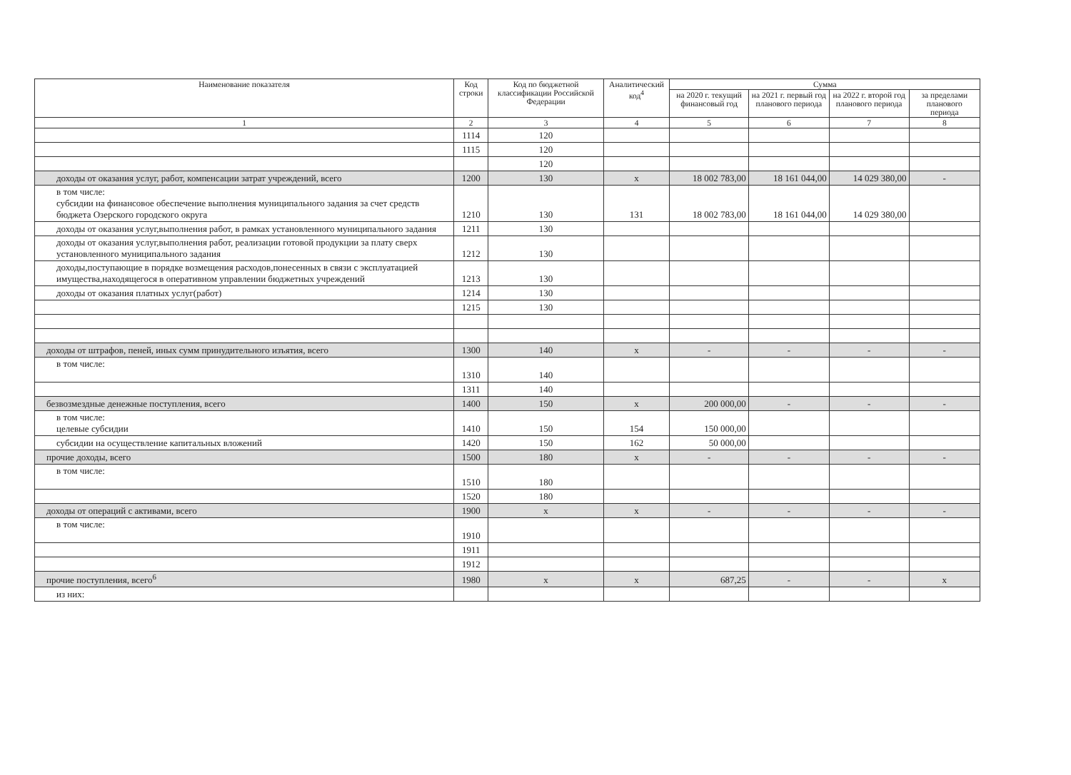| Наименование показателя | Код строки | Код по бюджетной классификации Российской Федерации | Аналитический код<sup>4</sup> | Сумма | | | |
| --- | --- | --- | --- | --- | --- | --- | --- |
| | | | | на 2020 г. текущий финансовый год | на 2021 г. первый год планового периода | на 2022 г. второй год планового периода | за пределами планового периода |
| 1 | 2 | 3 | 4 | 5 | 6 | 7 | 8 |
| | 1114 | 120 | | | | | |
| | 1115 | 120 | | | | | |
| | | 120 | | | | | |
| доходы от оказания услуг, работ, компенсации затрат учреждений, всего | 1200 | 130 | x | 18 002 783,00 | 18 161 044,00 | 14 029 380,00 | - |
| в том числе: субсидии на финансовое обеспечение выполнения муниципального задания за счет средств бюджета Озерского городского округа | 1210 | 130 | 131 | 18 002 783,00 | 18 161 044,00 | 14 029 380,00 | |
| доходы от оказания услуг,выполнения работ, в рамках установленного муниципального задания | 1211 | 130 | | | | | |
| доходы от оказания услуг,выполнения работ, реализации готовой продукции за плату сверх установленного муниципального задания | 1212 | 130 | | | | | |
| доходы,поступающие в порядке возмещения расходов,понесенных в связи с эксплуатацией имущества,находящегося в оперативном управлении бюджетных учреждений | 1213 | 130 | | | | | |
| доходы от оказания платных услуг(работ) | 1214 | 130 | | | | | |
| | 1215 | 130 | | | | | |
| доходы от штрафов, пеней, иных сумм принудительного изъятия, всего | 1300 | 140 | x | - | - | - | - |
| в том числе: | 1310 | 140 | | | | | |
| | 1311 | 140 | | | | | |
| безвозмездные денежные поступления, всего | 1400 | 150 | x | 200 000,00 | - | - | - |
| в том числе: целевые субсидии | 1410 | 150 | 154 | 150 000,00 | | | |
| субсидии на осуществление капитальных вложений | 1420 | 150 | 162 | 50 000,00 | | | |
| прочие доходы, всего | 1500 | 180 | x | - | - | - | - |
| в том числе: | 1510 | 180 | | | | | |
| | 1520 | 180 | | | | | |
| доходы от операций с активами, всего | 1900 | x | x | - | - | - | - |
| в том числе: | 1910 | | | | | | |
| | 1911 | | | | | | |
| | 1912 | | | | | | |
| прочие поступления, всего<sup>6</sup> | 1980 | x | x | 687,25 | - | - | x |
| из них: | | | | | | | |